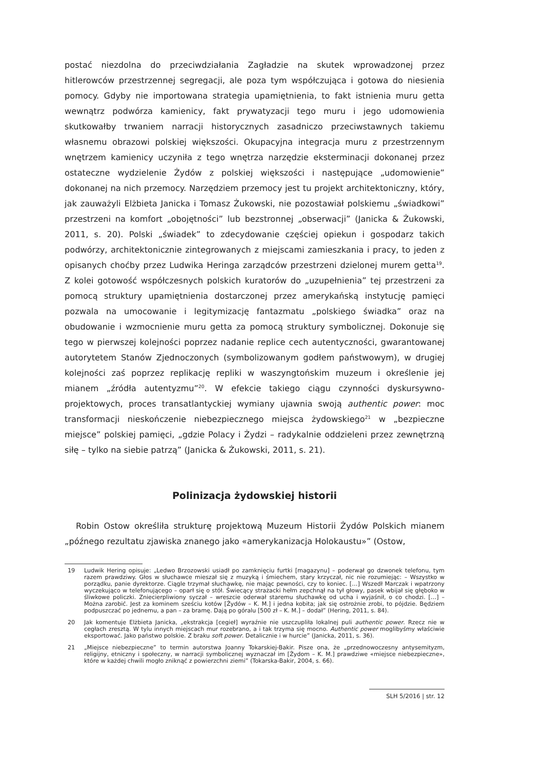postać niezdolna do przeciwdziałania Zagładzie na skutek wprowadzonej przez hitlerowców przestrzennej segregacji, ale poza tym współczująca i gotowa do niesienia pomocy. Gdyby nie importowana strategia upamiętnienia, to fakt istnienia muru getta wewnątrz podwórza kamienicy, fakt prywatyzacji tego muru i jego udomowienia skutkowałby trwaniem narracji historycznych zasadniczo przeciwstawnych takiemu własnemu obrazowi polskiej większości. Okupacyjna integracja muru z przestrzennym wnętrzem kamienicy uczyniła z tego wnętrza narzędzie eksterminacji dokonanej przez ostateczne wydzielenie Żydów z polskiej większości i następujące „udomowienie” dokonanej na nich przemocy. Narzędziem przemocy jest tu projekt architektoniczny, który, jak zauważyli Elżbieta Janicka i Tomasz Żukowski, nie pozostawiał polskiemu „świadkowi” przestrzeni na komfort „obojętności” lub bezstronnej „obserwacji” (Janicka & Żukowski, 2011, s. 20). Polski „świadek” to zdecydowanie częściej opiekun i gospodarz takich podwórzy, architektonicznie zintegrowanych z miejscami zamieszkania i pracy, to jeden z opisanych choćby przez Ludwika Heringa zarządców przestrzeni dzielonej murem getta<sup>19</sup>. Z kolei gotowość współczesnych polskich kuratorów do „uzupełnienia” tej przestrzeni za pomocą struktury upamiętnienia dostarczonej przez amerykańską instytucję pamięci pozwala na umocowanie i legitymizację fantazmatu „polskiego świadka” oraz na obudowanie i wzmocnienie muru getta za pomocą struktury symbolicznej. Dokonuje się tego w pierwszej kolejności poprzez nadanie replice cech autentyczności, gwarantowanej autorytetem Stanów Zjednoczonych (symbolizowanym godłem państwowym), w drugiej kolejności zaś poprzez replikację repliki w waszyngtońskim muzeum i określenie jej mianem „źródła autentyzmu”<sup>20</sup>. W efekcie takiego ciągu czynności dyskursywno-projektowych, proces transatlantyckiej wymiany ujawnia swoją authentic power: moc transformacji nieskończenie niebezpiecznego miejsca żydowskiego<sup>21</sup> w „bezpieczne miejsce” polskiej pamięci, „gdzie Polacy i Żydzi – radykalnie oddzieleni przez zewnętrzną siłę – tylko na siebie patrzą” (Janicka & Żukowski, 2011, s. 21).
Polinizacja żydowskiej historii
Robin Ostow określiła strukturę projektową Muzeum Historii Żydów Polskich mianem „późnego rezultatu zjawiska znanego jako «amerykanizacja Holokaustu»” (Ostow,
19 Ludwik Hering opisuje: „Ledwo Brzozowski usiadł po zamknięciu furtki [magazynu] – poderwał go dzwonek telefonu, tym razem prawdziwy. Głos w słuchawce mieszał się z muzyką i śmiechem, stary krzyczał, nic nie rozumiejąc: – Wszystko w porządku, panie dyrektorze. Ciągle trzymał słuchawkę, nie mając pewności, czy to koniec. […] Wszedł Marczak i wpatrzony wyczekująco w telefonującego – oparł się o stół. Świecący strażacki hełm zepchnął na tył głowy, pasek wbijał się głęboko w śliwkowe policzki. Zniecierpliwiony syczał – wreszcie oderwał staremu słuchawkę od ucha i wyjaśnił, o co chodzi. […] – Można zarobić. Jest za kominem sześciu kotów [Żydów – K. M.] i jedna kobita; jak się ostrożnie zrobi, to pójdzie. Będziem podpuszczać po jednemu, a pan – za bramę. Dają po góralu [500 zł – K. M.] – dodał” (Hering, 2011, s. 84).
20 Jak komentuje Elżbieta Janicka, „ekstrakcja [cegieł] wyraźnie nie uszczupliła lokalnej puli authentic power. Rzecz nie w cegłach zresztą. W tylu innych miejscach mur rozebrano, a i tak trzyma się mocno. Authentic power moglibyśmy właściwie eksportować. Jako państwo polskie. Z braku soft power. Detalicznie i w hurcie” (Janicka, 2011, s. 36).
21 „Miejsce niebezpieczne” to termin autorstwa Joanny Tokarskiej-Bakir. Pisze ona, że „przednowoczesny antysemityzm, religijny, etniczny i społeczny, w narracji symbolicznej wyznaczał im [Żydom – K. M.] prawdziwe «miejsce niebezpieczne», które w każdej chwili mogło zniknąć z powierzchni ziemi” (Tokarska-Bakir, 2004, s. 66).
SLH 5/2016 | str. 12